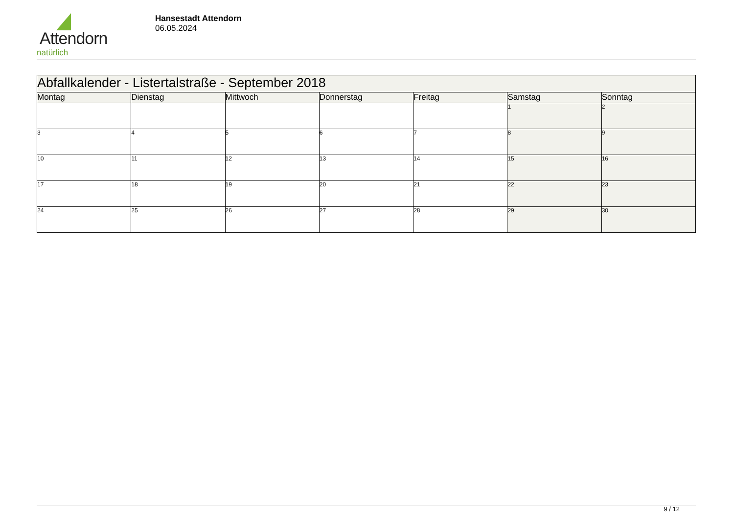Attendorn
natürlich
Hansestadt Attendorn
06.05.2024
| Abfallkalender - Listertalstraße - September 2018 | | | | | | |
| Montag | Dienstag | Mittwoch | Donnerstag | Freitag | Samstag | Sonntag |
| | | | | | 1 | 2 |
| 3 | 4 | 5 | 6 | 7 | 8 | 9 |
| 10 | 11 | 12 | 13 | 14 | 15 | 16 |
| 17 | 18 | 19 | 20 | 21 | 22 | 23 |
| 24 | 25 | 26 | 27 | 28 | 29 | 30 |
9 / 12